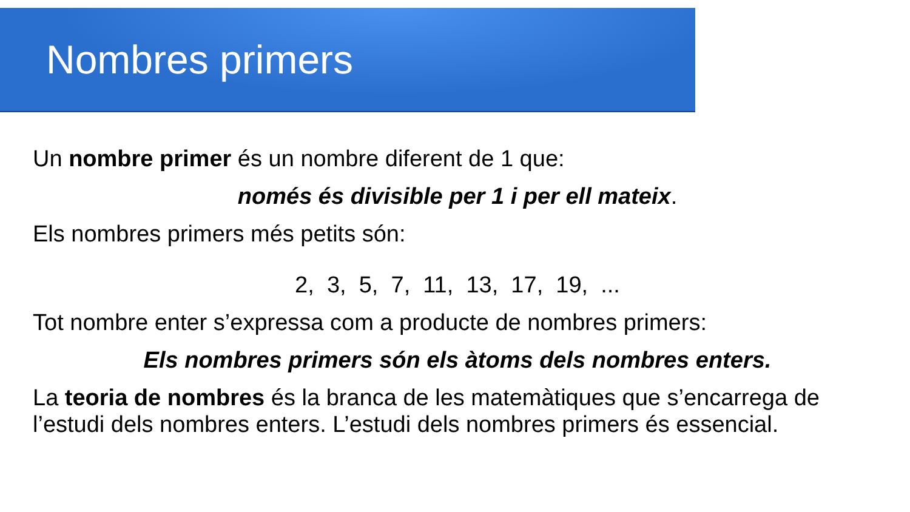Nombres primers
Un nombre primer és un nombre diferent de 1 que:
només és divisible per 1 i per ell mateix.
Els nombres primers més petits són:
2, 3, 5, 7, 11, 13, 17, 19, ...
Tot nombre enter s’expressa com a producte de nombres primers:
Els nombres primers són els àtoms dels nombres enters.
La teoria de nombres és la branca de les matemàtiques que s’encarrega de l’estudi dels nombres enters. L’estudi dels nombres primers és essencial.